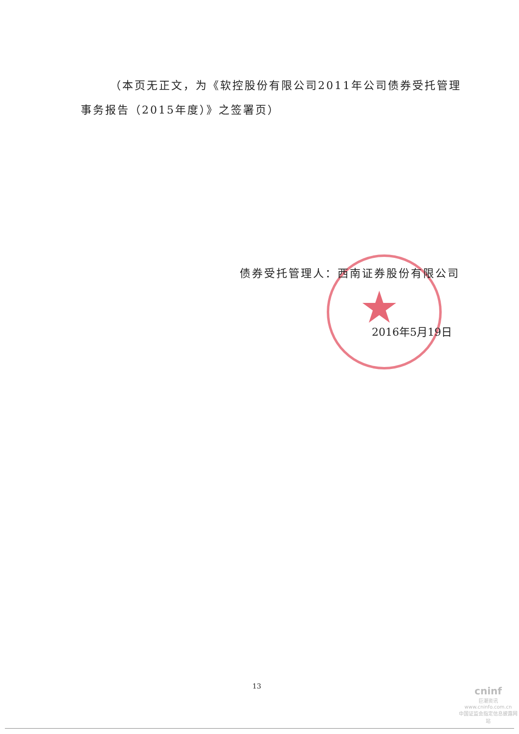（本页无正文，为《软控股份有限公司2011年公司债券受托管理事务报告（2015年度）》之签署页）
★
债券受托管理人：西南证券股份有限公司
2016年5月19日
13
cninf
巨潮资讯
www.cninfo.com.cn
中国证监会指定信息披露网站